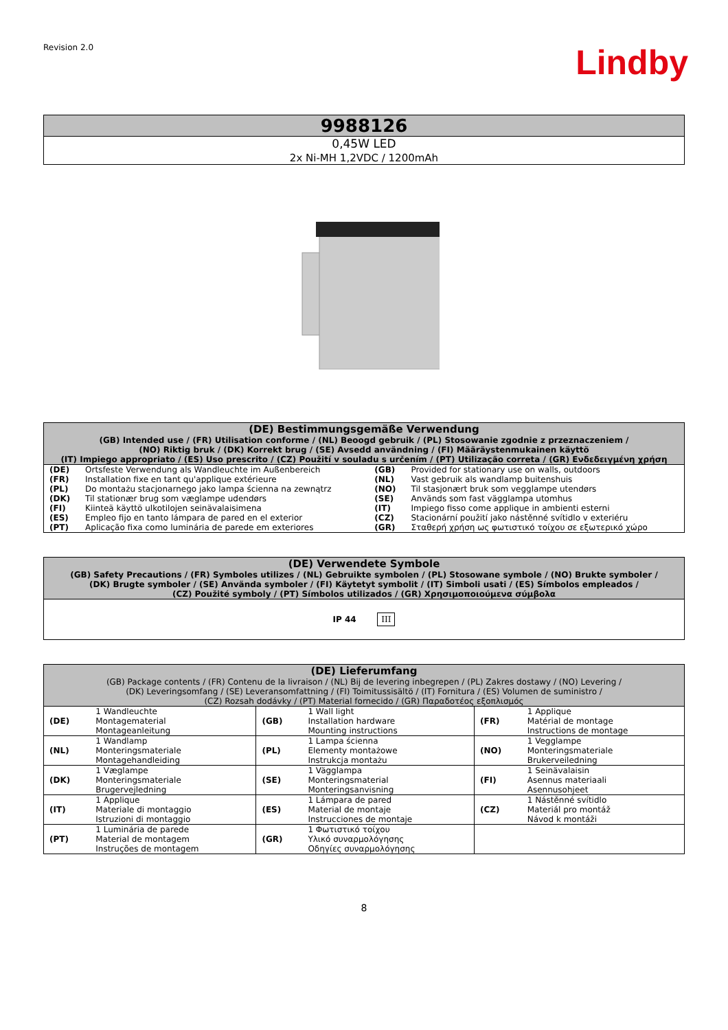Revision 2.0
Lindby
| 9988126 |
| 0,45W LED 2x Ni-MH 1,2VDC / 1200mAh |
| (DE) Bestimmungsgemäße Verwendung (GB) Intended use / (FR) Utilisation conforme / (NL) Beoogd gebruik / (PL) Stosowanie zgodnie z przeznaczeniem / (NO) Riktig bruk / (DK) Korrekt brug / (SE) Avsedd användning / (FI) Määräystenmukainen käyttö (IT) Impiego appropriato / (ES) Uso prescrito / (CZ) Použití v souladu s určením / (PT) Utilização correta / (GR) Ενδεδειγμένη χρήση | | | |
| (DE) | Ortsfeste Verwendung als Wandleuchte im Außenbereich | (GB) | Provided for stationary use on walls, outdoors |
| (FR) | Installation fixe en tant qu'applique extérieure | (NL) | Vast gebruik als wandlamp buitenshuis |
| (PL) | Do montażu stacjonarnego jako lampa ścienna na zewnątrz | (NO) | Til stasjonært bruk som vegglampe utendørs |
| (DK) | Til stationær brug som væglampe udendørs | (SE) | Används som fast vägglampa utomhus |
| (FI) | Kiinteä käyttö ulkotilojen seinävalaisimena | (IT) | Impiego fisso come applique in ambienti esterni |
| (ES) | Empleo fijo en tanto lámpara de pared en el exterior | (CZ) | Stacionární použití jako nástěnné svítidlo v exteriéru |
| (PT) | Aplicação fixa como luminária de parede em exteriores | (GR) | Σταθερή χρήση ως φωτιστικό τοίχου σε εξωτερικό χώρο |
| (DE) Verwendete Symbole (GB) Safety Precautions / (FR) Symboles utilizes / (NL) Gebruikte symbolen / (PL) Stosowane symbole / (NO) Brukte symboler / (DK) Brugte symboler / (SE) Använda symboler / (FI) Käytetyt symbolit / (IT) Simboli usati / (ES) Símbolos empleados / (CZ) Použité symboly / (PT) Símbolos utilizados / (GR) Χρησιμοποιούμενα σύμβολα |
| IP 44 III |
| (DE) Lieferumfang (GB) Package contents / (FR) Contenu de la livraison / (NL) Bij de levering inbegrepen / (PL) Zakres dostawy / (NO) Levering / (DK) Leveringsomfang / (SE) Leveransomfattning / (FI) Toimitussisältö / (IT) Fornitura / (ES) Volumen de suministro / (CZ) Rozsah dodávky / (PT) Material fornecido / (GR) Παραδοτέος εξοπλισμός | | | | | |
| (DE) | 1 Wandleuchte Montagematerial Montageanleitung | (GB) | 1 Wall light Installation hardware Mounting instructions | (FR) | 1 Applique Matérial de montage Instructions de montage |
| (NL) | 1 Wandlamp Monteringsmateriale Montagehandleiding | (PL) | 1 Lampa ścienna Elementy montażowe Instrukcja montażu | (NO) | 1 Vegglampe Monteringsmateriale Brukerveiledning |
| (DK) | 1 Væglampe Monteringsmateriale Brugervejledning | (SE) | 1 Vägglampa Monteringsmaterial Monteringsanvisning | (FI) | 1 Seinävalaisin Asennus materiaali Asennusohjeet |
| (IT) | 1 Applique Materiale di montaggio Istruzioni di montaggio | (ES) | 1 Lámpara de pared Material de montaje Instrucciones de montaje | (CZ) | 1 Nástěnné svítidlo Materiál pro montáž Návod k montáži |
| (PT) | 1 Luminária de parede Material de montagem Instruções de montagem | (GR) | 1 Φωτιστικό τοίχου Υλικό συναρμολόγησης Οδηγίες συναρμολόγησης | | |
8